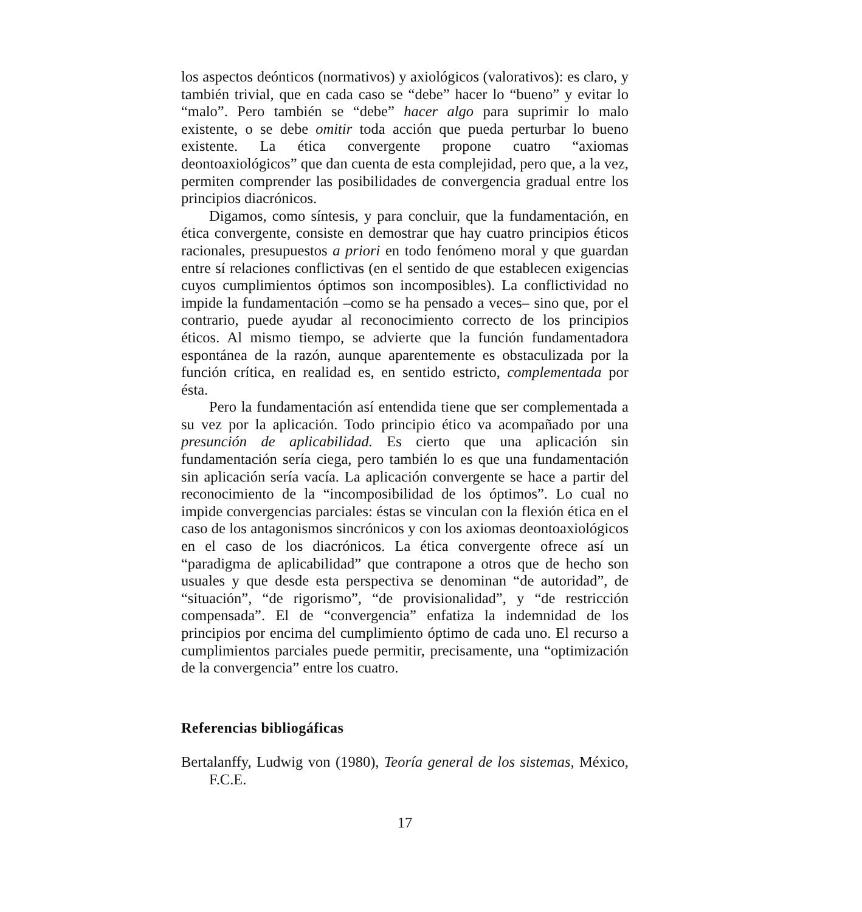los aspectos deónticos (normativos) y axiológicos (valorativos): es claro, y también trivial, que en cada caso se “debe” hacer lo “bueno” y evitar lo “malo”. Pero también se “debe” hacer algo para suprimir lo malo existente, o se debe omitir toda acción que pueda perturbar lo bueno existente. La ética convergente propone cuatro “axiomas deontoaxiológicos” que dan cuenta de esta complejidad, pero que, a la vez, permiten comprender las posibilidades de convergencia gradual entre los principios diacrónicos.
Digamos, como síntesis, y para concluir, que la fundamentación, en ética convergente, consiste en demostrar que hay cuatro principios éticos racionales, presupuestos a priori en todo fenómeno moral y que guardan entre sí relaciones conflictivas (en el sentido de que establecen exigencias cuyos cumplimientos óptimos son incomposibles). La conflictividad no impide la fundamentación –como se ha pensado a veces– sino que, por el contrario, puede ayudar al reconocimiento correcto de los principios éticos. Al mismo tiempo, se advierte que la función fundamentadora espontánea de la razón, aunque aparentemente es obstaculizada por la función crítica, en realidad es, en sentido estricto, complementada por ésta.
Pero la fundamentación así entendida tiene que ser complementada a su vez por la aplicación. Todo principio ético va acompañado por una presunción de aplicabilidad. Es cierto que una aplicación sin fundamentación sería ciega, pero también lo es que una fundamentación sin aplicación sería vacía. La aplicación convergente se hace a partir del reconocimiento de la “incomposibilidad de los óptimos”. Lo cual no impide convergencias parciales: éstas se vinculan con la flexión ética en el caso de los antagonismos sincrónicos y con los axiomas deontoaxiológicos en el caso de los diacrónicos. La ética convergente ofrece así un “paradigma de aplicabilidad” que contrapone a otros que de hecho son usuales y que desde esta perspectiva se denominan “de autoridad”, de “situación”, “de rigorismo”, “de provisionalidad”, y “de restricción compensada”. El de “convergencia” enfatiza la indemnidad de los principios por encima del cumplimiento óptimo de cada uno. El recurso a cumplimientos parciales puede permitir, precisamente, una “optimización de la convergencia” entre los cuatro.
Referencias bibliogáficas
Bertalanffy, Ludwig von (1980), Teoría general de los sistemas, México, F.C.E.
17